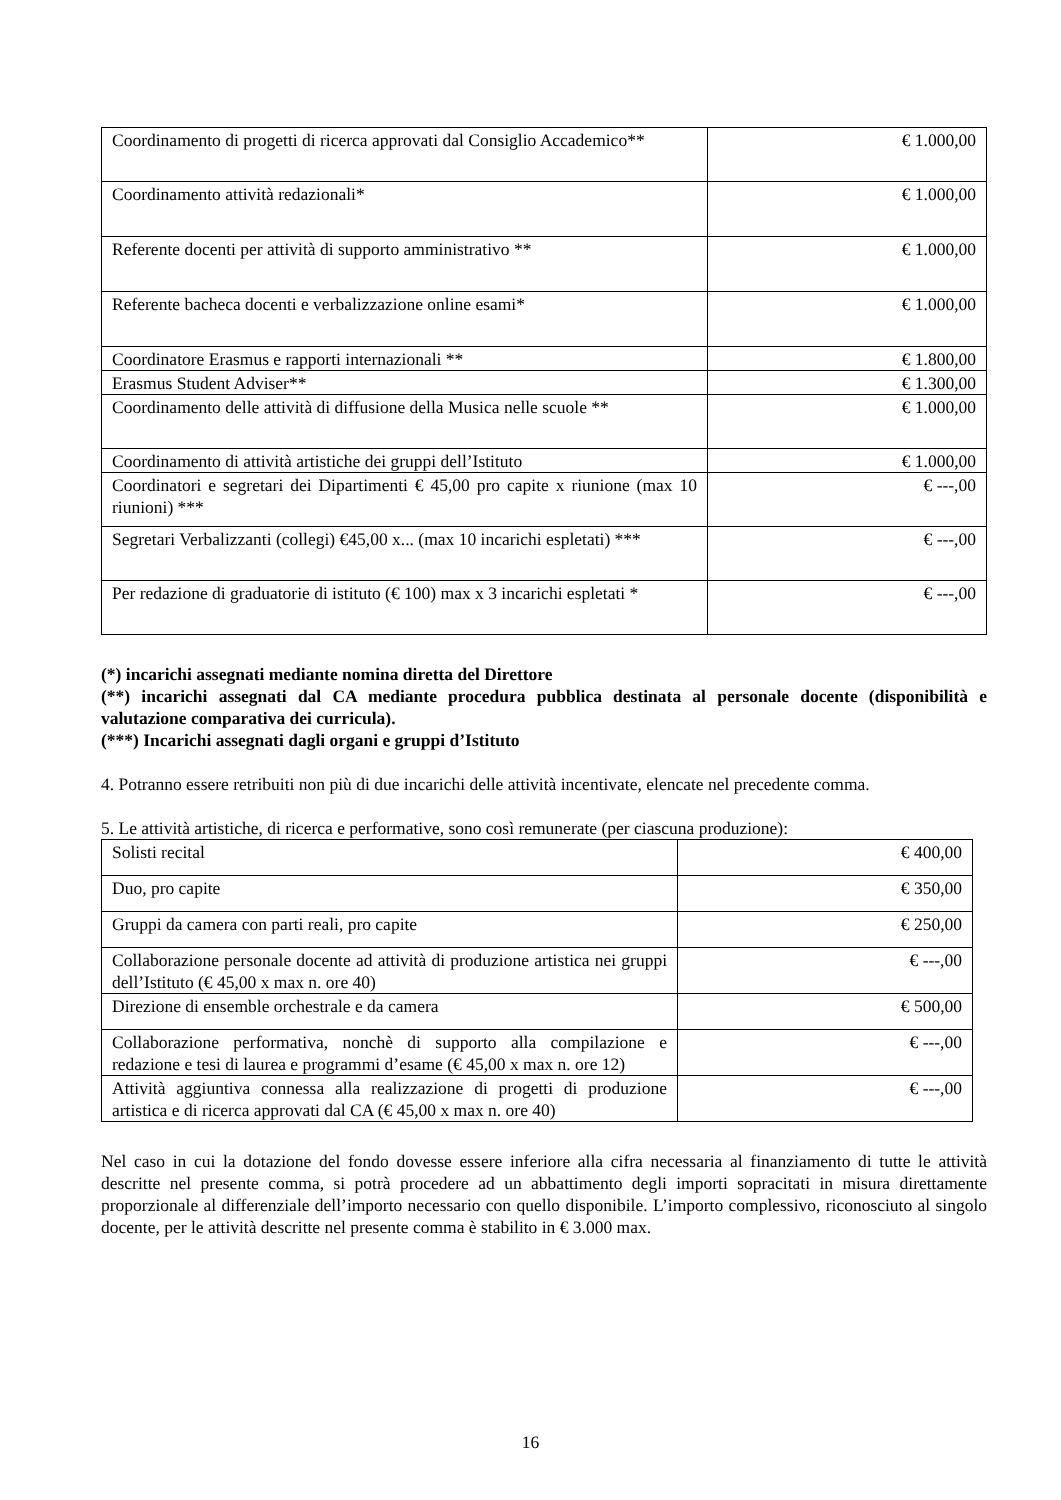| Coordinamento di progetti di ricerca approvati dal Consiglio Accademico** | € 1.000,00 |
| Coordinamento attività redazionali* | € 1.000,00 |
| Referente docenti per attività di supporto amministrativo ** | € 1.000,00 |
| Referente bacheca docenti e verbalizzazione online esami* | € 1.000,00 |
| Coordinatore Erasmus e rapporti internazionali ** | € 1.800,00 |
| Erasmus Student Adviser** | € 1.300,00 |
| Coordinamento delle attività di diffusione della Musica nelle scuole ** | € 1.000,00 |
| Coordinamento di attività artistiche dei gruppi dell’Istituto | € 1.000,00 |
| Coordinatori e segretari dei Dipartimenti € 45,00 pro capite x riunione (max 10 riunioni) *** | € ---,00 |
| Segretari Verbalizzanti (collegi) €45,00 x... (max 10 incarichi espletati) *** | € ---,00 |
| Per redazione di graduatorie di istituto (€ 100) max x 3 incarichi espletati * | € ---,00 |
(*) incarichi assegnati mediante nomina diretta del Direttore
(**) incarichi assegnati dal CA mediante procedura pubblica destinata al personale docente (disponibilità e valutazione comparativa dei curricula).
(***) Incarichi assegnati dagli organi e gruppi d’Istituto
4. Potranno essere retribuiti non più di due incarichi delle attività incentivate, elencate nel precedente comma.
5. Le attività artistiche, di ricerca e performative, sono così remunerate (per ciascuna produzione):
| Solisti recital | € 400,00 |
| Duo, pro capite | € 350,00 |
| Gruppi da camera con parti reali, pro capite | € 250,00 |
| Collaborazione personale docente ad attività di produzione artistica nei gruppi dell’Istituto (€ 45,00 x max n. ore 40) | € ---,00 |
| Direzione di ensemble orchestrale e da camera | € 500,00 |
| Collaborazione performativa, nonchè di supporto alla compilazione e redazione e tesi di laurea e programmi d’esame (€ 45,00 x max n. ore 12) | € ---,00 |
| Attività aggiuntiva connessa alla realizzazione di progetti di produzione artistica e di ricerca approvati dal CA (€ 45,00 x max n. ore 40) | € ---,00 |
Nel caso in cui la dotazione del fondo dovesse essere inferiore alla cifra necessaria al finanziamento di tutte le attività descritte nel presente comma, si potrà procedere ad un abbattimento degli importi sopracitati in misura direttamente proporzionale al differenziale dell’importo necessario con quello disponibile. L’importo complessivo, riconosciuto al singolo docente, per le attività descritte nel presente comma è stabilito in € 3.000 max.
16